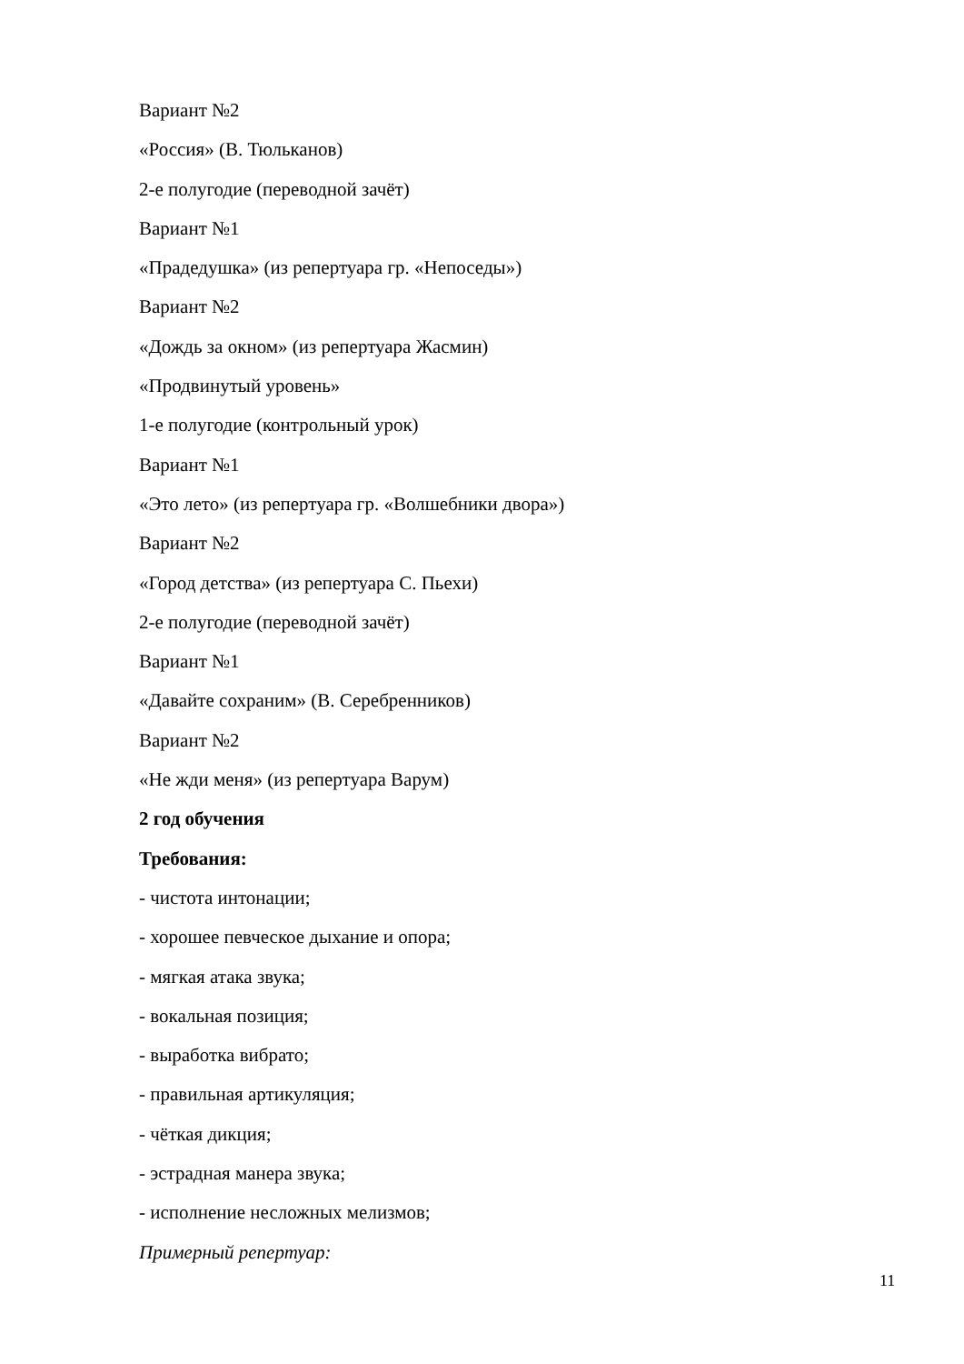Вариант №2
«Россия» (В. Тюльканов)
2-е полугодие (переводной зачёт)
Вариант №1
«Прадедушка» (из репертуара гр. «Непоседы»)
Вариант №2
«Дождь за окном» (из репертуара Жасмин)
«Продвинутый уровень»
1-е полугодие (контрольный урок)
Вариант №1
«Это лето» (из репертуара гр. «Волшебники двора»)
Вариант №2
«Город детства» (из репертуара С. Пьехи)
2-е полугодие (переводной зачёт)
Вариант №1
«Давайте сохраним» (В. Серебренников)
Вариант №2
«Не жди меня» (из репертуара Варум)
2 год обучения
Требования:
- чистота интонации;
- хорошее певческое дыхание и опора;
- мягкая атака звука;
- вокальная позиция;
- выработка вибрато;
- правильная артикуляция;
- чёткая дикция;
- эстрадная манера звука;
- исполнение несложных мелизмов;
Примерный репертуар:
11